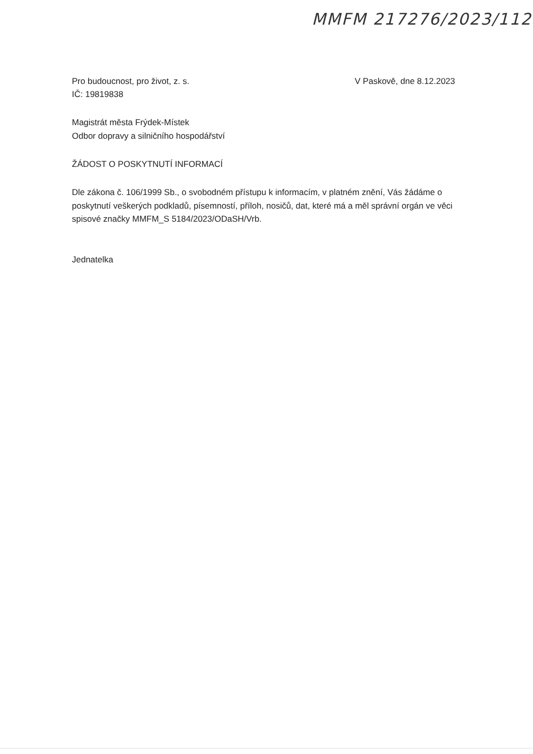MMFM 217276/2023/112
Pro budoucnost, pro život, z. s.
IČ: 19819838
V Paskově, dne 8.12.2023
Magistrát města Frýdek-Místek
Odbor dopravy a silničního hospodářství
ŽÁDOST O POSKYTNUTÍ INFORMACÍ
Dle zákona č. 106/1999 Sb., o svobodném přístupu k informacím, v platném znění, Vás žádáme o poskytnutí veškerých podkladů, písemností, příloh, nosičů, dat, které má a měl správní orgán ve věci spisové značky MMFM_S 5184/2023/ODaSH/Vrb.
Jednatelka